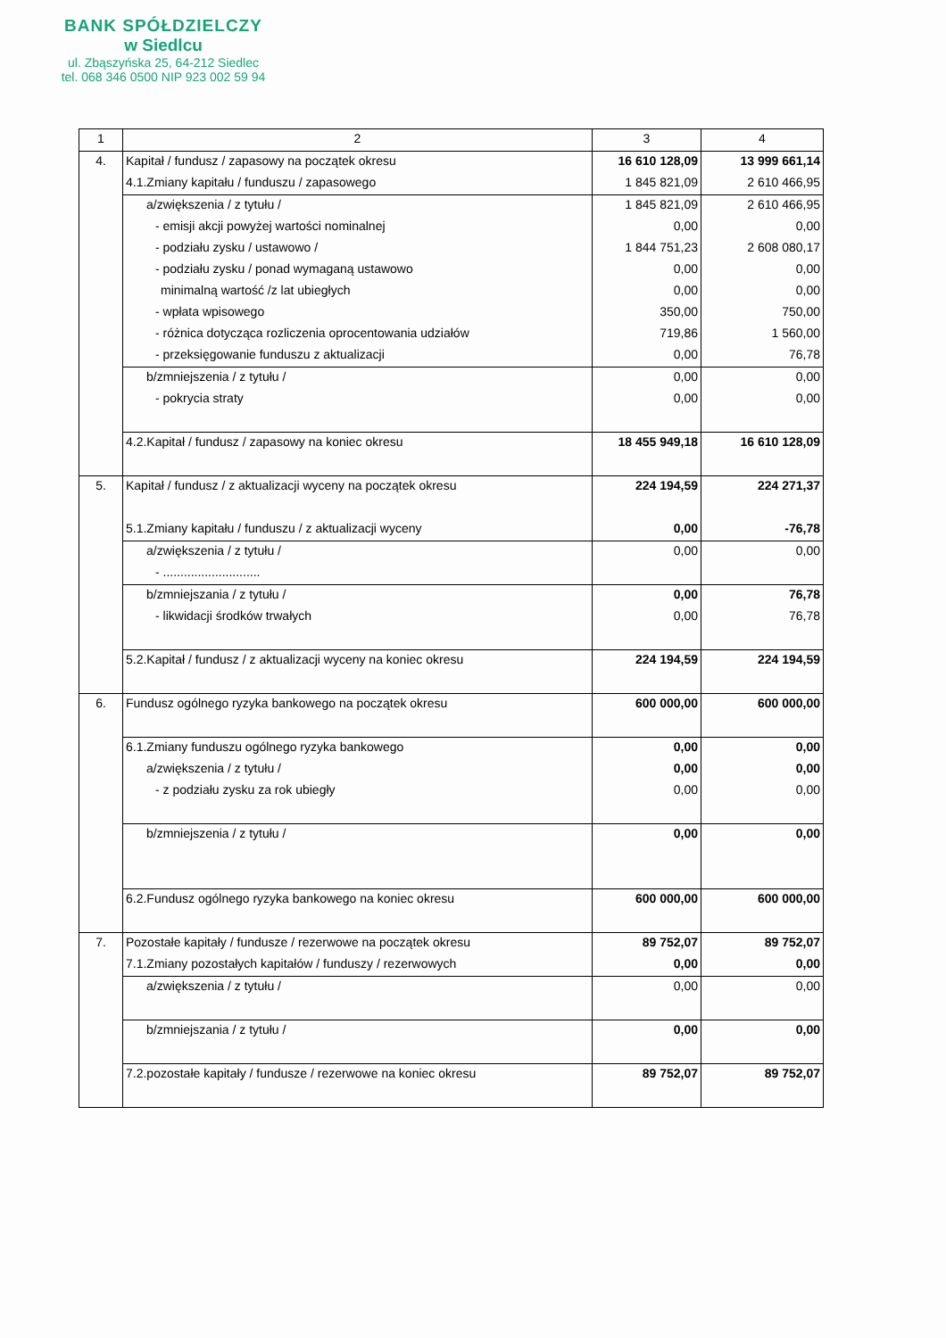BANK SPÓŁDZIELCZY
w Siedlcu
ul. Zbąszyńska 25, 64-212 Siedlec
tel. 068 346 0500 NIP 923 002 59 94
| 1 | 2 | 3 | 4 |
| 4. | Kapitał / fundusz / zapasowy na początek okresu | 16 610 128,09 | 13 999 661,14 |
| | 4.1.Zmiany kapitału / funduszu / zapasowego | 1 845 821,09 | 2 610 466,95 |
| | a/zwiększenia / z tytułu / | 1 845 821,09 | 2 610 466,95 |
| | - emisji akcji powyżej wartości nominalnej | 0,00 | 0,00 |
| | - podziału zysku / ustawowo / | 1 844 751,23 | 2 608 080,17 |
| | - podziału zysku / ponad wymaganą ustawowo | 0,00 | 0,00 |
| | minimalną wartość /z lat ubiegłych | 0,00 | 0,00 |
| | - wpłata wpisowego | 350,00 | 750,00 |
| | - różnica dotycząca rozliczenia oprocentowania udziałów | 719,86 | 1 560,00 |
| | - przeksięgowanie funduszu z aktualizacji | 0,00 | 76,78 |
| | b/zmniejszenia / z tytułu / | 0,00 | 0,00 |
| | - pokrycia straty | 0,00 | 0,00 |
| | 4.2.Kapitał / fundusz / zapasowy na koniec okresu | 18 455 949,18 | 16 610 128,09 |
| 5. | Kapitał / fundusz / z aktualizacji wyceny na początek okresu | 224 194,59 | 224 271,37 |
| | 5.1.Zmiany kapitału / funduszu / z aktualizacji wyceny | 0,00 | -76,78 |
| | a/zwiększenia / z tytułu / | 0,00 | 0,00 |
| | - ............................ | | |
| | b/zmniejszania / z tytułu / | 0,00 | 76,78 |
| | - likwidacji środków trwałych | 0,00 | 76,78 |
| | 5.2.Kapitał / fundusz / z aktualizacji wyceny na koniec okresu | 224 194,59 | 224 194,59 |
| 6. | Fundusz ogólnego ryzyka bankowego na początek okresu | 600 000,00 | 600 000,00 |
| | 6.1.Zmiany funduszu ogólnego ryzyka bankowego | 0,00 | 0,00 |
| | a/zwiększenia / z tytułu / | 0,00 | 0,00 |
| | - z podziału zysku za rok ubiegły | 0,00 | 0,00 |
| | b/zmniejszenia / z tytułu / | 0,00 | 0,00 |
| | 6.2.Fundusz ogólnego ryzyka bankowego na koniec okresu | 600 000,00 | 600 000,00 |
| 7. | Pozostałe kapitały / fundusze / rezerwowe na początek okresu | 89 752,07 | 89 752,07 |
| | 7.1.Zmiany pozostałych kapitałów / funduszy / rezerwowych | 0,00 | 0,00 |
| | a/zwiększenia / z tytułu / | 0,00 | 0,00 |
| | b/zmniejszania / z tytułu / | 0,00 | 0,00 |
| | 7.2.pozostałe kapitały / fundusze / rezerwowe na koniec okresu | 89 752,07 | 89 752,07 |